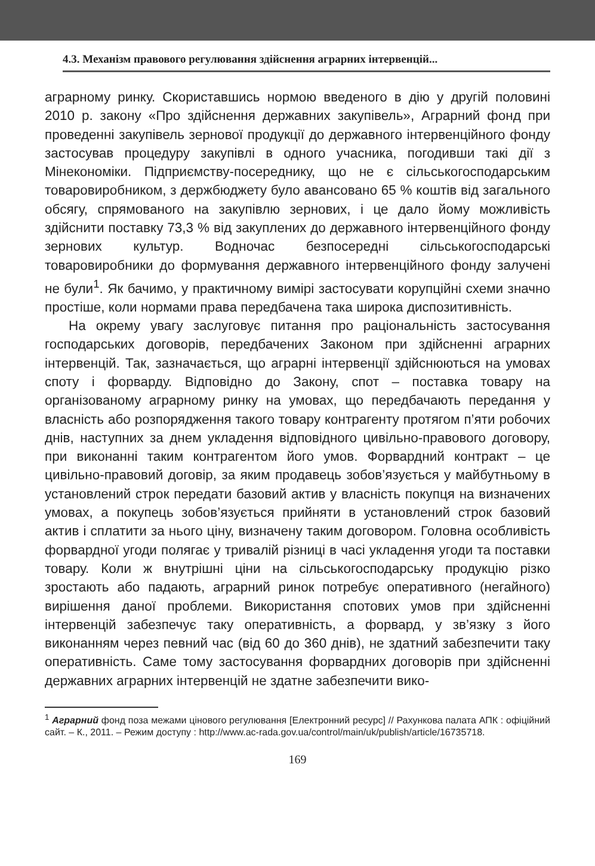4.3. Механізм правового регулювання здійснення аграрних інтервенцій...
аграрному ринку. Скориставшись нормою введеного в дію у другій половині 2010 р. закону «Про здійснення державних закупівель», Аграрний фонд при проведенні закупівель зернової продукції до державного інтервенційного фонду застосував процедуру закупівлі в одного учасника, погодивши такі дії з Мінекономіки. Підприємству-посереднику, що не є сільськогосподарським товаровиробником, з держбюджету було авансовано 65 % коштів від загального обсягу, спрямованого на закупівлю зернових, і це дало йому можливість здійснити поставку 73,3 % від закуплених до державного інтервенційного фонду зернових культур. Водночас безпосередні сільськогосподарські товаровиробники до формування державного інтервенційного фонду залучені не були<sup>1</sup>. Як бачимо, у практичному вимірі застосувати корупційні схеми значно простіше, коли нормами права передбачена така широка диспозитивність.
На окрему увагу заслуговує питання про раціональність застосування господарських договорів, передбачених Законом при здійсненні аграрних інтервенцій. Так, зазначається, що аграрні інтервенції здійснюються на умовах споту і форварду. Відповідно до Закону, спот – поставка товару на організованому аграрному ринку на умовах, що передбачають передання у власність або розпорядження такого товару контрагенту протягом п’яти робочих днів, наступних за днем укладення відповідного цивільно-правового договору, при виконанні таким контрагентом його умов. Форвардний контракт – це цивільно-правовий договір, за яким продавець зобов’язується у майбутньому в установлений строк передати базовий актив у власність покупця на визначених умовах, а покупець зобов’язується прийняти в установлений строк базовий актив і сплатити за нього ціну, визначену таким договором. Головна особливість форвардної угоди полягає у тривалій різниці в часі укладення угоди та поставки товару. Коли ж внутрішні ціни на сільськогосподарську продукцію різко зростають або падають, аграрний ринок потребує оперативного (негайного) вирішення даної проблеми. Використання спотових умов при здійсненні інтервенцій забезпечує таку оперативність, а форвард, у зв’язку з його виконанням через певний час (від 60 до 360 днів), не здатний забезпечити таку оперативність. Саме тому застосування форвардних договорів при здійсненні державних аграрних інтервенцій не здатне забезпечити вико-
<sup>1</sup> Аграрний фонд поза межами цінового регулювання [Електронний ресурс] // Рахункова палата АПК : офіційний сайт. – К., 2011. – Режим доступу : http://www.ac-rada.gov.ua/control/main/uk/publish/article/16735718.
169